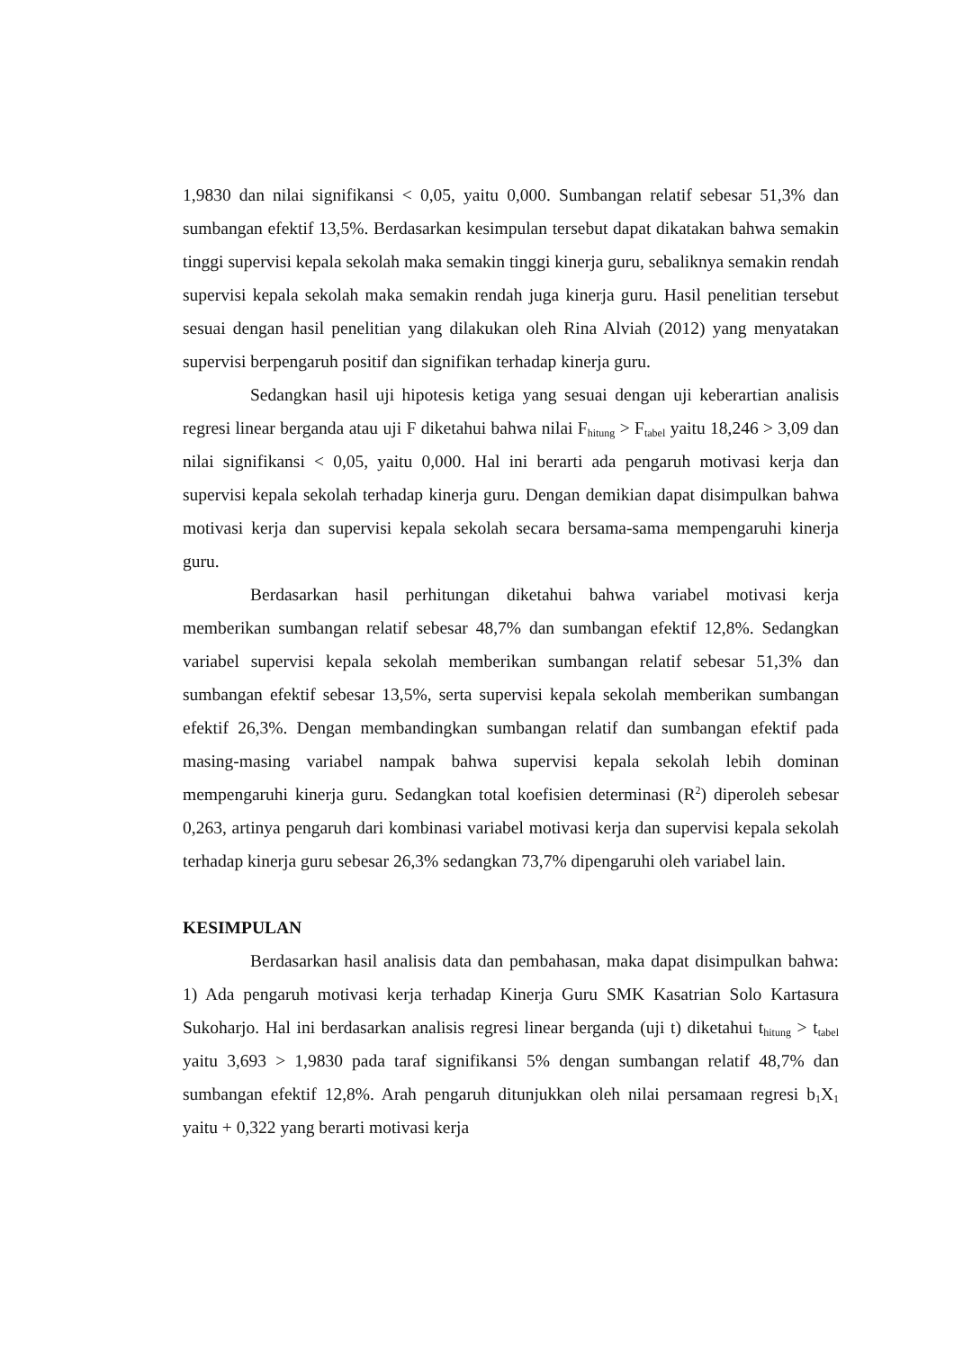1,9830 dan nilai signifikansi < 0,05, yaitu 0,000. Sumbangan relatif sebesar 51,3% dan sumbangan efektif 13,5%. Berdasarkan kesimpulan tersebut dapat dikatakan bahwa semakin tinggi supervisi kepala sekolah maka semakin tinggi kinerja guru, sebaliknya semakin rendah supervisi kepala sekolah maka semakin rendah juga kinerja guru. Hasil penelitian tersebut sesuai dengan hasil penelitian yang dilakukan oleh Rina Alviah (2012) yang menyatakan supervisi berpengaruh positif dan signifikan terhadap kinerja guru.
Sedangkan hasil uji hipotesis ketiga yang sesuai dengan uji keberartian analisis regresi linear berganda atau uji F diketahui bahwa nilai F<sub>hitung</sub> > F<sub>tabel</sub> yaitu 18,246 > 3,09 dan nilai signifikansi < 0,05, yaitu 0,000. Hal ini berarti ada pengaruh motivasi kerja dan supervisi kepala sekolah terhadap kinerja guru. Dengan demikian dapat disimpulkan bahwa motivasi kerja dan supervisi kepala sekolah secara bersama-sama mempengaruhi kinerja guru.
Berdasarkan hasil perhitungan diketahui bahwa variabel motivasi kerja memberikan sumbangan relatif sebesar 48,7% dan sumbangan efektif 12,8%. Sedangkan variabel supervisi kepala sekolah memberikan sumbangan relatif sebesar 51,3% dan sumbangan efektif sebesar 13,5%, serta supervisi kepala sekolah memberikan sumbangan efektif 26,3%. Dengan membandingkan sumbangan relatif dan sumbangan efektif pada masing-masing variabel nampak bahwa supervisi kepala sekolah lebih dominan mempengaruhi kinerja guru. Sedangkan total koefisien determinasi (R<sup>2</sup>) diperoleh sebesar 0,263, artinya pengaruh dari kombinasi variabel motivasi kerja dan supervisi kepala sekolah terhadap kinerja guru sebesar 26,3% sedangkan 73,7% dipengaruhi oleh variabel lain.
KESIMPULAN
Berdasarkan hasil analisis data dan pembahasan, maka dapat disimpulkan bahwa: 1) Ada pengaruh motivasi kerja terhadap Kinerja Guru SMK Kasatrian Solo Kartasura Sukoharjo. Hal ini berdasarkan analisis regresi linear berganda (uji t) diketahui t<sub>hitung</sub> > t<sub>tabel</sub> yaitu 3,693 > 1,9830 pada taraf signifikansi 5% dengan sumbangan relatif 48,7% dan sumbangan efektif 12,8%. Arah pengaruh ditunjukkan oleh nilai persamaan regresi b<sub>1</sub>X<sub>1</sub> yaitu + 0,322 yang berarti motivasi kerja